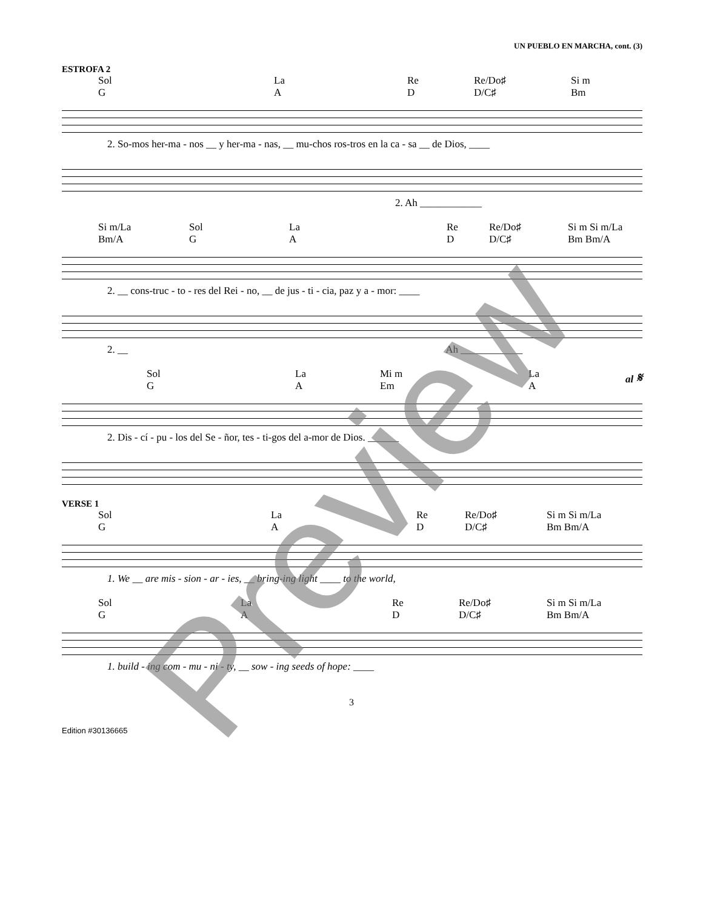UN PUEBLO EN MARCHA, cont. (3)
ESTROFA 2
Sol
G La
A Re
D Re/Do♯
D/C♯ Si m
Bm
2. So-mos her-ma - nos __ y her-ma - nas, __ mu-chos ros-tros en la ca - sa __ de Dios, ____
2. Ah ____________
Si m/La
Bm/A Sol
G La
A Re
D Re/Do♯
D/C♯ Si m Si m/La
Bm Bm/A
2. __ cons-truc - to - res del Rei - no, __ de jus - ti - cia, paz y a - mor: ____
2. __ Ah ____________
Sol
G La
A Mi m
Em La
A al 𝄋
2. Dis - cí - pu - los del Se - ñor, tes - ti-gos del a-mor de Dios. ______
VERSE 1
Sol
G La
A Re
D Re/Do♯
D/C♯ Si m Si m/La
Bm Bm/A
1. We __ are mis - sion - ar - ies, __ bring-ing light ____ to the world,
Sol
G La
A Re
D Re/Do♯
D/C♯ Si m Si m/La
Bm Bm/A
1. build - ing com - mu - ni - ty, __ sow - ing seeds of hope: ____
3
Edition #30136665
Preview